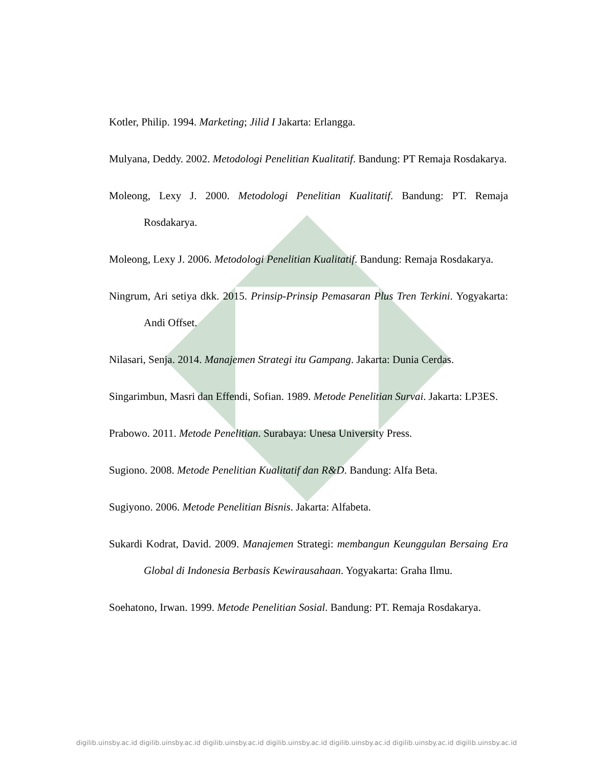Kotler, Philip. 1994. Marketing; Jilid I Jakarta: Erlangga.
Mulyana, Deddy. 2002. Metodologi Penelitian Kualitatif. Bandung: PT Remaja Rosdakarya.
Moleong, Lexy J. 2000. Metodologi Penelitian Kualitatif. Bandung: PT. Remaja Rosdakarya.
Moleong, Lexy J. 2006. Metodologi Penelitian Kualitatif. Bandung: Remaja Rosdakarya.
Ningrum, Ari setiya dkk. 2015. Prinsip-Prinsip Pemasaran Plus Tren Terkini. Yogyakarta: Andi Offset.
Nilasari, Senja. 2014. Manajemen Strategi itu Gampang. Jakarta: Dunia Cerdas.
Singarimbun, Masri dan Effendi, Sofian. 1989. Metode Penelitian Survai. Jakarta: LP3ES.
Prabowo. 2011. Metode Penelitian. Surabaya: Unesa University Press.
Sugiono. 2008. Metode Penelitian Kualitatif dan R&D. Bandung: Alfa Beta.
Sugiyono. 2006. Metode Penelitian Bisnis. Jakarta: Alfabeta.
Sukardi Kodrat, David. 2009. Manajemen Strategi: membangun Keunggulan Bersaing Era Global di Indonesia Berbasis Kewirausahaan. Yogyakarta: Graha Ilmu.
Soehatono, Irwan. 1999. Metode Penelitian Sosial. Bandung: PT. Remaja Rosdakarya.
digilib.uinsby.ac.id digilib.uinsby.ac.id digilib.uinsby.ac.id digilib.uinsby.ac.id digilib.uinsby.ac.id digilib.uinsby.ac.id digilib.uinsby.ac.id